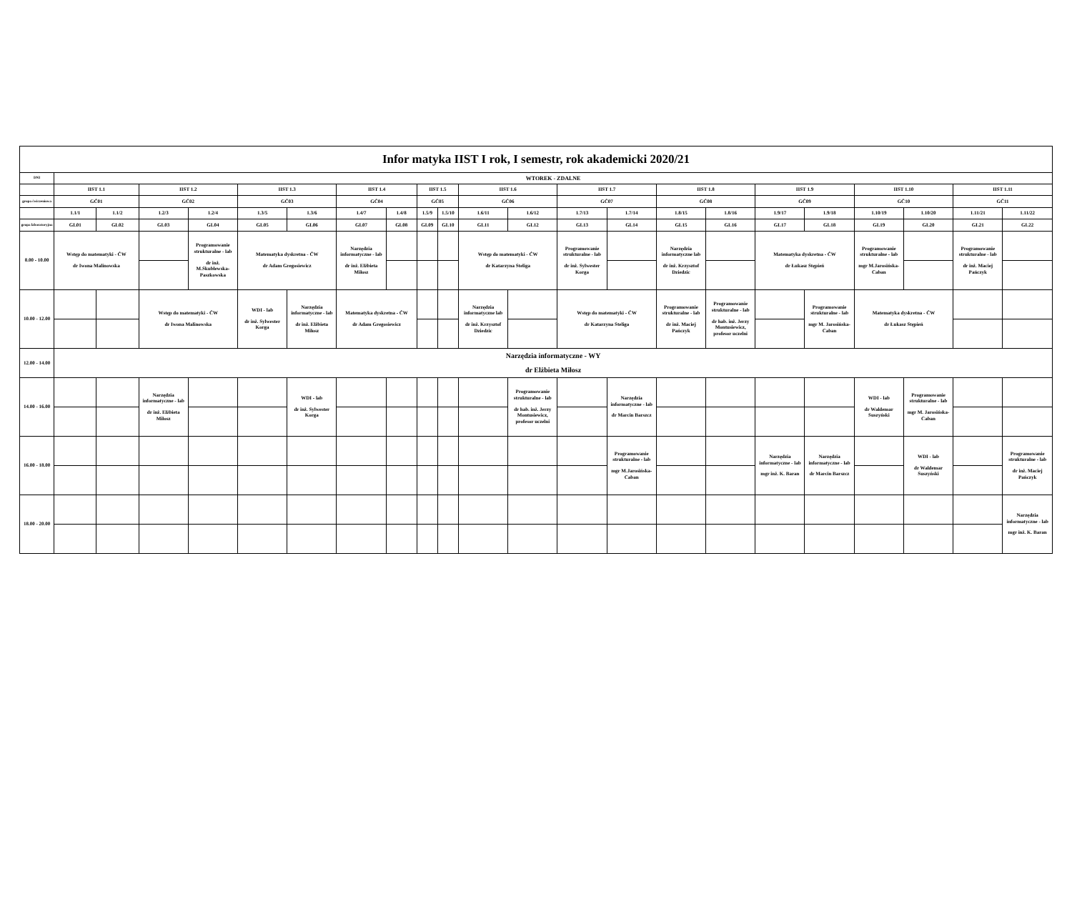| Infor matyka IIST I rok, I semestr, rok akademicki 2020/21 | | | | | | | | | | | | | | | | | | | | | | |
| --- | --- | --- | --- | --- | --- | --- | --- | --- | --- | --- | --- | --- | --- | --- | --- | --- | --- | --- | --- | --- | --- | --- |
| DNI | WTOREK - ZDALNE | | | | | | | | | | | | | | | | | | | | | |
| | IIST 1.1 | | IIST 1.2 | | IIST 1.3 | | IIST 1.4 | | IIST 1.5 | | IIST 1.6 | | IIST 1.7 | | IIST 1.8 | | IIST 1.9 | | IIST 1.10 | | IIST 1.11 | |
| grupa ćwiczeniowa | GĆ01 | | GĆ02 | | GĆ03 | | GĆ04 | | GĆ05 | | GĆ06 | | GĆ07 | | GĆ08 | | GĆ09 | | GĆ10 | | GĆ11 | |
| | 1.1/1 | 1.1/2 | 1.2/3 | 1.2/4 | 1.3/5 | 1.3/6 | 1.4/7 | 1.4/8 | 1.5/9 | 1.5/10 | 1.6/11 | 1.6/12 | 1.7/13 | 1.7/14 | 1.8/15 | 1.8/16 | 1.9/17 | 1.9/18 | 1.10/19 | 1.10/20 | 1.11/21 | 1.11/22 |
| grupa laboratoryjna | GL01 | GL02 | GL03 | GL04 | GL05 | GL06 | GL07 | GL08 | GL09 | GL10 | GL11 | GL12 | GL13 | GL14 | GL15 | GL16 | GL17 | GL18 | GL19 | GL20 | GL21 | GL22 |
| 8.00 - 10.00 | Wstęp do matematyki - ĆW dr Iwona Malinowska | | | Programowanie strukturalne - lab dr inż. M.Skublewska-Paszkowska | Matematyka dyskretna - ĆW dr Adam Gregosiewicz | | Narzędzia informatyczne - lab dr inż. Elżbieta Miłosz | | | | Wstęp do matematyki - ĆW dr Katarzyna Steliga | | Programowanie strukturalne - lab dr inż. Sylwester Korga | | Narzędzia informatyczne lab dr inż. Krzysztof Dziedzic | | Matematyka dyskretna - ĆW dr Łukasz Stępień | | Programowanie strukturalne - lab mgr M.Jarosińska-Caban | | Programowanie strukturalne - lab dr inż. Maciej Pańczyk | |
| 10.00 - 12.00 | | | Wstęp do matematyki - ĆW dr Iwona Malinowska | | WDI - lab dr inż. Sylwester Korga | Narzędzia informatyczne - lab dr inż. Elżbieta Miłosz | Matematyka dyskretna - ĆW dr Adam Gregosiewicz | | | | Narzędzia informatyczne lab dr inż. Krzysztof Dziedzic | | Wstęp do matematyki - ĆW dr Katarzyna Steliga | | Programowanie strukturalne - lab dr inż. Maciej Pańczyk | Programowanie strukturalne - lab dr hab. inż. Jerzy Montusiewicz, profesor uczelni | | Programowanie strukturalne - lab mgr M. Jarosińska-Caban | Matematyka dyskretna - ĆW dr Łukasz Stępień | | | |
| 12.00 - 14.00 | Narzędzia informatyczne - WY dr Elżbieta Miłosz | | | | | | | | | | | | | | | | | | | | | |
| 14.00 - 16.00 | | | Narzędzia informatyczne - lab dr inż. Elżbieta Miłosz | | | WDI - lab dr inż. Sylwester Korga | | | | | | Programowanie strukturalne - lab dr hab. inż. Jerzy Montusiewicz, profesor uczelni | | Narzędzia informatyczne - lab dr Marcin Barszcz | | | | | WDI - lab dr Waldemar Suszyński | Programowanie strukturalne - lab mgr M. Jarosińska-Caban | | |
| 16.00 - 18.00 | | | | | | | | | | | | | | Programowanie strukturalne - lab mgr M.Jarosińska-Caban | | | Narzędzia informatyczne - lab mgr inż. K. Baran | Narzędzia informatyczne - lab dr Marcin Barszcz | | WDI - lab dr Waldemar Suszyński | | Programowanie strukturalne - lab dr inż. Maciej Pańczyk |
| 18.00 - 20.00 | | | | | | | | | | | | | | | | | | | | | | Narzędzia informatyczne - lab mgr inż. K. Baran |